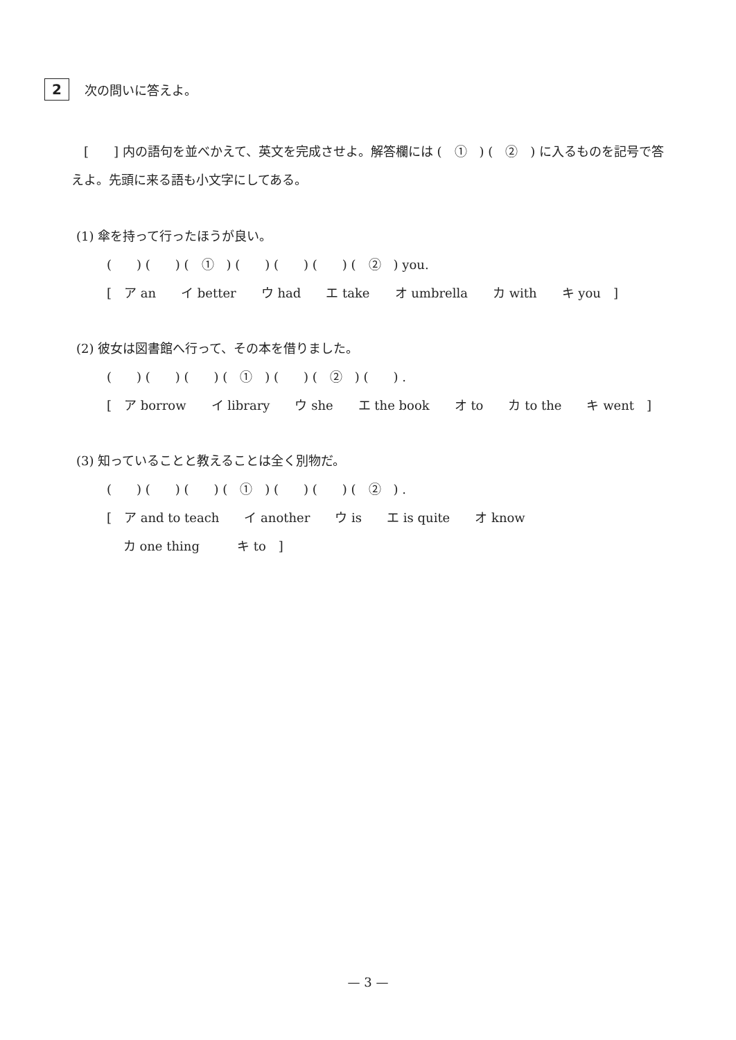2
次の問いに答えよ。
　[　　] 内の語句を並べかえて、英文を完成させよ。解答欄には (　①　) (　②　) に入るものを記号で答えよ。先頭に来る語も小文字にしてある。
(1) 傘を持って行ったほうが良い。
(　　) (　　) (　①　) (　　) (　　) (　　) (　②　) you.
[　ア an　　イ better　　ウ had　　エ take　　オ umbrella　　カ with　　キ you　]
(2) 彼女は図書館へ行って、その本を借りました。
(　　) (　　) (　　) (　①　) (　　) (　②　) (　　) .
[　ア borrow　　イ library　　ウ she　　エ the book　　オ to　　カ to the　　キ went　]
(3) 知っていることと教えることは全く別物だ。
(　　) (　　) (　　) (　①　) (　　) (　　) (　②　) .
[　ア and to teach　　イ another　　ウ is　　エ is quite　　オ know
　 カ one thing　　　キ to　]
— 3 —